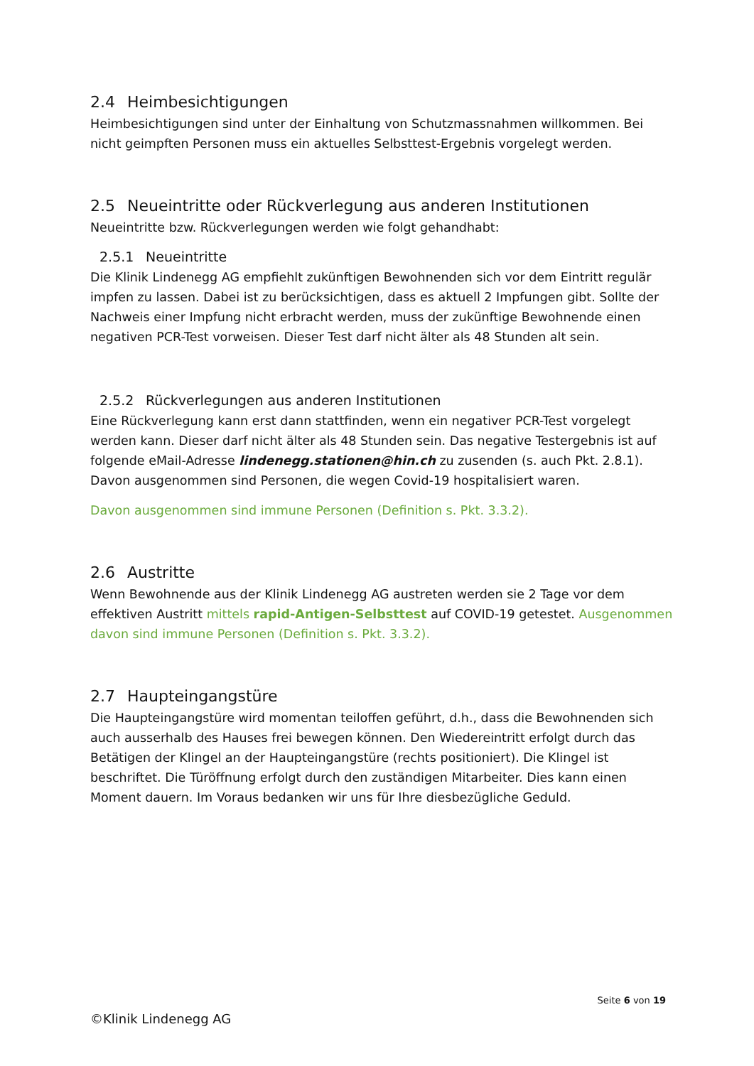2.4 Heimbesichtigungen
Heimbesichtigungen sind unter der Einhaltung von Schutzmassnahmen willkommen. Bei nicht geimpften Personen muss ein aktuelles Selbsttest-Ergebnis vorgelegt werden.
2.5 Neueintritte oder Rückverlegung aus anderen Institutionen
Neueintritte bzw. Rückverlegungen werden wie folgt gehandhabt:
2.5.1 Neueintritte
Die Klinik Lindenegg AG empfiehlt zukünftigen Bewohnenden sich vor dem Eintritt regulär impfen zu lassen. Dabei ist zu berücksichtigen, dass es aktuell 2 Impfungen gibt. Sollte der Nachweis einer Impfung nicht erbracht werden, muss der zukünftige Bewohnende einen negativen PCR-Test vorweisen. Dieser Test darf nicht älter als 48 Stunden alt sein.
2.5.2 Rückverlegungen aus anderen Institutionen
Eine Rückverlegung kann erst dann stattfinden, wenn ein negativer PCR-Test vorgelegt werden kann. Dieser darf nicht älter als 48 Stunden sein. Das negative Testergebnis ist auf folgende eMail-Adresse lindenegg.stationen@hin.ch zu zusenden (s. auch Pkt. 2.8.1). Davon ausgenommen sind Personen, die wegen Covid-19 hospitalisiert waren.
Davon ausgenommen sind immune Personen (Definition s. Pkt. 3.3.2).
2.6 Austritte
Wenn Bewohnende aus der Klinik Lindenegg AG austreten werden sie 2 Tage vor dem effektiven Austritt mittels rapid-Antigen-Selbsttest auf COVID-19 getestet. Ausgenommen davon sind immune Personen (Definition s. Pkt. 3.3.2).
2.7 Haupteingangstüre
Die Haupteingangstüre wird momentan teiloffen geführt, d.h., dass die Bewohnenden sich auch ausserhalb des Hauses frei bewegen können. Den Wiedereintritt erfolgt durch das Betätigen der Klingel an der Haupteingangstüre (rechts positioniert). Die Klingel ist beschriftet. Die Türöffnung erfolgt durch den zuständigen Mitarbeiter. Dies kann einen Moment dauern. Im Voraus bedanken wir uns für Ihre diesbezügliche Geduld.
Seite 6 von 19
©Klinik Lindenegg AG